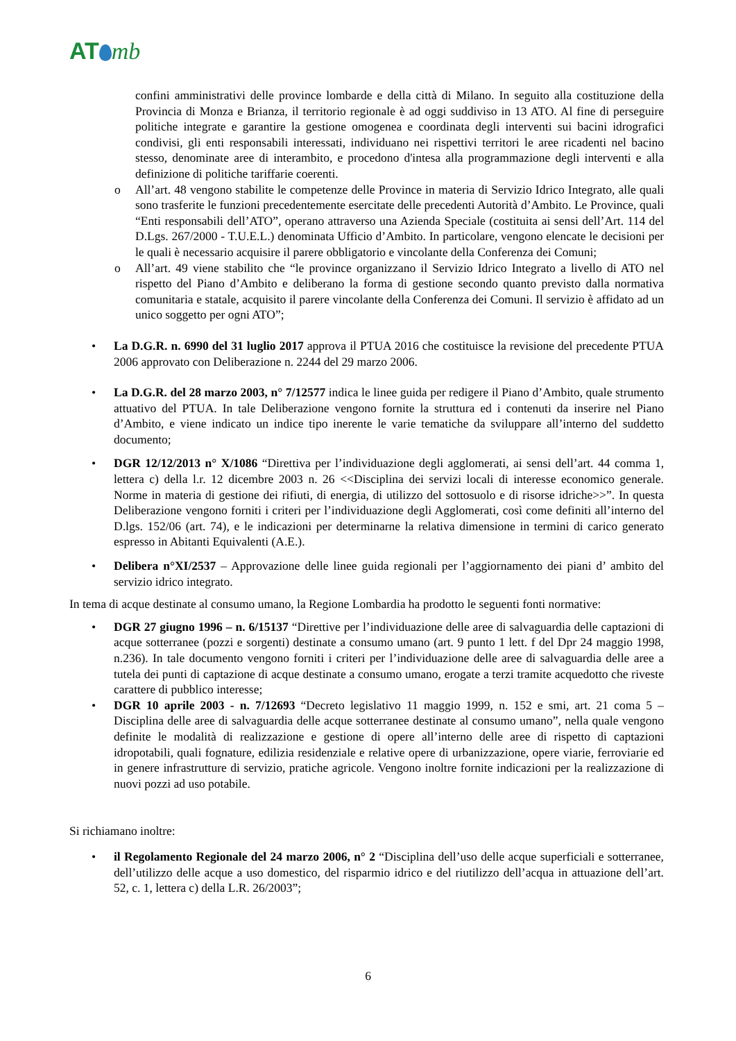AT mb
confini amministrativi delle province lombarde e della città di Milano. In seguito alla costituzione della Provincia di Monza e Brianza, il territorio regionale è ad oggi suddiviso in 13 ATO. Al fine di perseguire politiche integrate e garantire la gestione omogenea e coordinata degli interventi sui bacini idrografici condivisi, gli enti responsabili interessati, individuano nei rispettivi territori le aree ricadenti nel bacino stesso, denominate aree di interambito, e procedono d'intesa alla programmazione degli interventi e alla definizione di politiche tariffarie coerenti.
o All’art. 48 vengono stabilite le competenze delle Province in materia di Servizio Idrico Integrato, alle quali sono trasferite le funzioni precedentemente esercitate delle precedenti Autorità d’Ambito. Le Province, quali “Enti responsabili dell’ATO”, operano attraverso una Azienda Speciale (costituita ai sensi dell’Art. 114 del D.Lgs. 267/2000 - T.U.E.L.) denominata Ufficio d’Ambito. In particolare, vengono elencate le decisioni per le quali è necessario acquisire il parere obbligatorio e vincolante della Conferenza dei Comuni;
o All’art. 49 viene stabilito che “le province organizzano il Servizio Idrico Integrato a livello di ATO nel rispetto del Piano d’Ambito e deliberano la forma di gestione secondo quanto previsto dalla normativa comunitaria e statale, acquisito il parere vincolante della Conferenza dei Comuni. Il servizio è affidato ad un unico soggetto per ogni ATO”;
• La D.G.R. n. 6990 del 31 luglio 2017 approva il PTUA 2016 che costituisce la revisione del precedente PTUA 2006 approvato con Deliberazione n. 2244 del 29 marzo 2006.
• La D.G.R. del 28 marzo 2003, n° 7/12577 indica le linee guida per redigere il Piano d’Ambito, quale strumento attuativo del PTUA. In tale Deliberazione vengono fornite la struttura ed i contenuti da inserire nel Piano d’Ambito, e viene indicato un indice tipo inerente le varie tematiche da sviluppare all’interno del suddetto documento;
• DGR 12/12/2013 n° X/1086 “Direttiva per l’individuazione degli agglomerati, ai sensi dell’art. 44 comma 1, lettera c) della l.r. 12 dicembre 2003 n. 26 <<Disciplina dei servizi locali di interesse economico generale. Norme in materia di gestione dei rifiuti, di energia, di utilizzo del sottosuolo e di risorse idriche>>”. In questa Deliberazione vengono forniti i criteri per l’individuazione degli Agglomerati, così come definiti all’interno del D.lgs. 152/06 (art. 74), e le indicazioni per determinarne la relativa dimensione in termini di carico generato espresso in Abitanti Equivalenti (A.E.).
• Delibera n°XI/2537 – Approvazione delle linee guida regionali per l’aggiornamento dei piani d’ ambito del servizio idrico integrato.
In tema di acque destinate al consumo umano, la Regione Lombardia ha prodotto le seguenti fonti normative:
• DGR 27 giugno 1996 – n. 6/15137 “Direttive per l’individuazione delle aree di salvaguardia delle captazioni di acque sotterranee (pozzi e sorgenti) destinate a consumo umano (art. 9 punto 1 lett. f del Dpr 24 maggio 1998, n.236). In tale documento vengono forniti i criteri per l’individuazione delle aree di salvaguardia delle aree a tutela dei punti di captazione di acque destinate a consumo umano, erogate a terzi tramite acquedotto che riveste carattere di pubblico interesse;
• DGR 10 aprile 2003 - n. 7/12693 “Decreto legislativo 11 maggio 1999, n. 152 e smi, art. 21 coma 5 – Disciplina delle aree di salvaguardia delle acque sotterranee destinate al consumo umano”, nella quale vengono definite le modalità di realizzazione e gestione di opere all’interno delle aree di rispetto di captazioni idropotabili, quali fognature, edilizia residenziale e relative opere di urbanizzazione, opere viarie, ferroviarie ed in genere infrastrutture di servizio, pratiche agricole. Vengono inoltre fornite indicazioni per la realizzazione di nuovi pozzi ad uso potabile.
Si richiamano inoltre:
• il Regolamento Regionale del 24 marzo 2006, n° 2 “Disciplina dell’uso delle acque superficiali e sotterranee, dell’utilizzo delle acque a uso domestico, del risparmio idrico e del riutilizzo dell’acqua in attuazione dell’art. 52, c. 1, lettera c) della L.R. 26/2003”;
6